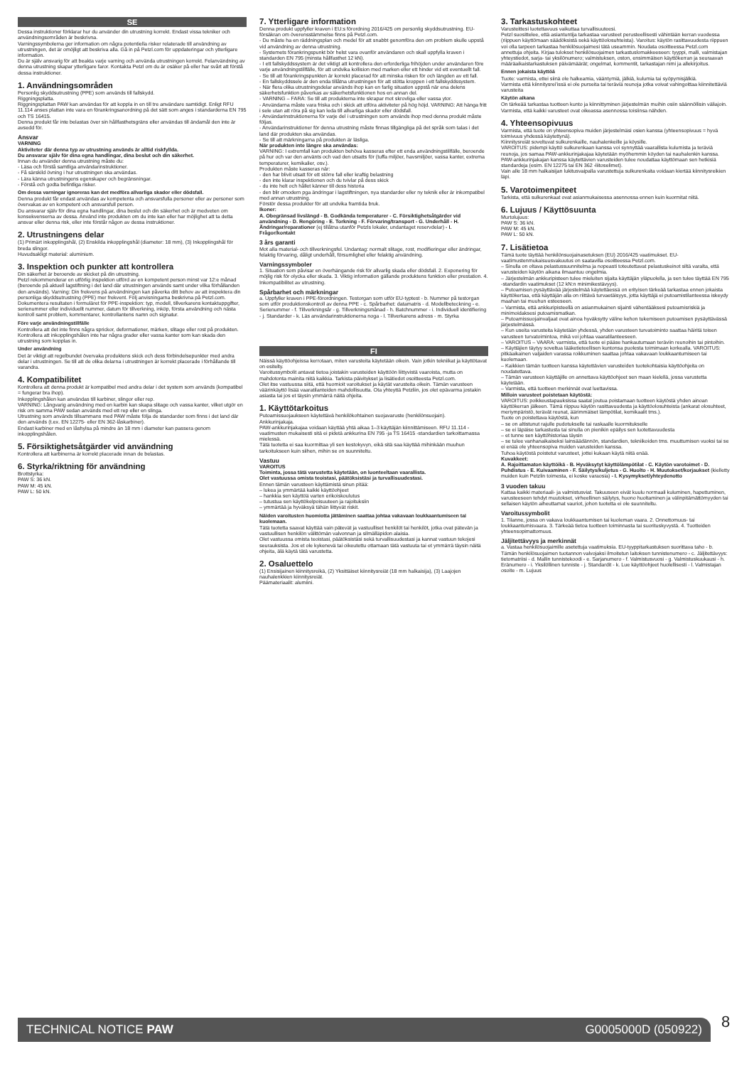SE
Dessa instruktioner förklarar hur du använder din utrustning korrekt. Endast vissa tekniker och användningsområden är beskrivna.
Varningssymbolerna ger information om några potentiella risker relaterade till användning av utrustningen, det är omöjligt att beskriva alla. Gå in på Petzl.com för uppdateringar och ytterligare information.
Du är själv ansvarig för att beakta varje varning och använda utrustningen korrekt. Felanvändning av denna utrustning skapar ytterligare faror. Kontakta Petzl om du är osäker på eller har svårt att förstå dessa instruktioner.
1. Användningsområden
Personlig skyddsutrustning (PPE) som används till fallskydd.
Riggningsplatta.
Riggningsplattan PAW kan användas för att koppla in en till tre användare samtidigt. Enligt RFU 11.114 anses plattan inte vara en förankringsanordning på det sätt som anges i standarderna EN 795 och TS 16415.
Denna produkt får inte belastas över sin hållfasthetsgräns eller användas till ändamål den inte är avsedd för.
Ansvar
VARNING
Aktiviteter där denna typ av utrustning används är alltid riskfyllda.
Du ansvarar själv för dina egna handlingar, dina beslut och din säkerhet.
Innan du använder denna utrustning måste du:
- Läsa och förstå samtliga användarinstruktioner.
- Få särskild övning i hur utrustningen ska användas.
- Lära känna utrustningens egenskaper och begränsningar.
- Förstå och godta befintliga risker.
Om dessa varningar ignoreras kan det medföra allvarliga skador eller dödsfall.
Denna produkt får endast användas av kompetenta och ansvarsfulla personer eller av personer som övervakas av en kompetent och ansvarsfull person.
Du ansvarar själv för dina egna handlingar, dina beslut och din säkerhet och är medveten om konsekvenserna av dessa. Använd inte produkten om du inte kan eller har möjlighet att ta detta ansvar eller denna risk, eller inte förstår någon av dessa instruktioner.
2. Utrustningens delar
(1) Primärt inkopplingshål, (2) Enskilda inkopplingshål (diameter: 18 mm), (3) Inkopplingshål för breda slingor.
Huvudsakligt material: aluminium.
3. Inspektion och punkter att kontrollera
Din säkerhet är beroende av skicket på din utrustning.
Petzl rekommenderar en utförlig inspektion utförd av en kompetent person minst var 12:e månad (beroende på aktuell lagstiftning i det land där utrustningen används samt under vilka förhållanden den används). Varning: Din frekvens på användningen kan påverka ditt behov av att inspektera din personliga skyddsutrustning (PPE) mer frekvent. Följ anvisningarna beskrivna på Petzl.com. Dokumentera resultaten i formuläret för PPE-inspektion: typ, modell, tillverkarens kontaktuppgifter, serienummer eller individuellt nummer, datum för tillverkning, inköp, första användning och nästa kontroll samt problem, kommentarer, kontrollantens namn och signatur.
Före varje användningstillfälle
Kontrollera att det inte finns några sprickor, deformationer, märken, slitage eller rost på produkten.
Kontrollera att inkopplingshålen inte har några grader eller vassa kanter som kan skada den utrustning som kopplas in.
Under användning
Det är viktigt att regelbundet övervaka produktens skick och dess förbindelsepunkter med andra delar i utrustningen. Se till att de olika delarna i utrustningen är korrekt placerade i förhållande till varandra.
4. Kompatibilitet
Kontrollera att denna produkt är kompatibel med andra delar i det system som används (kompatibel = fungerar bra ihop).
Inkopplingshålen kan användas till karbiner, slingor eller rep.
VARNING: Långvarig användning med en karbin kan skapa slitage och vassa kanter, vilket utgör en risk om samma PAW sedan används med ett rep eller en slinga.
Utrustning som används tillsammans med PAW måste följa de standarder som finns i det land där den används (t.ex. EN 12275- eller EN 362-låskarbiner).
Endast karbiner med en låshylsa på mindre än 18 mm i diameter kan passera genom inkopplingshålen.
5. Försiktighetsåtgärder vid användning
Kontrollera att karbinerna är korrekt placerade innan de belastas.
6. Styrka/riktning för användning
Brottstyrka:
PAW S: 36 kN.
PAW M: 45 kN.
PAW L: 50 kN.
7. Ytterligare information
Denna produkt uppfyller kraven i EU:s förordning 2016/425 om personlig skyddsutrustning. EU-försäkran om överensstämmelse finns på Petzl.com.
- Du måste ha en räddningsplan och medel för att snabbt genomföra den om problem skulle uppstå vid användning av denna utrustning.
- Systemets förankringspunkt bör helst vara ovanför användaren och skall uppfylla kraven i standarden EN 795 (minsta hållfasthet 12 kN).
- I ett fallskyddssystem är det viktigt att kontrollera den erforderliga frihöjden under användaren före varje användningstillfälle, för att undvika kollision med marken eller ett hinder vid ett eventuellt fall.
- Se till att förankringspunkten är korrekt placerad för att minska risken för och längden av ett fall.
- En fallskyddssele är den enda tillåtna utrustningen för att stötta kroppen i ett fallskyddssystem.
- När flera olika utrustningsdelar används ihop kan en farlig situation uppstå när ena delens säkerhetsfunktion påverkas av säkerhetsfunktionen hos en annan del.
- VARNING – FARA: Se till att produkterna inte skrapar mot skrovliga eller vassa ytor.
- Användarna måste vara friska och i skick att utföra aktiviteter på hög höjd. VARNING: Att hänga fritt i sele utan att röra på sig kan leda till allvarliga skador eller dödsfall.
- Användarinstruktionerna för varje del i utrustningen som används ihop med denna produkt måste följas.
- Användarinstruktioner för denna utrustning måste finnas tillgängliga på det språk som talas i det land där produkten ska användas.
- Se till att märkningarna på produkten är läsliga.
När produkten inte längre ska användas:
VARNING: I extremfall kan produkten behöva kasseras efter ett enda användningstillfälle, beroende på hur och var den använts och vad den utsatts för (tuffa miljöer, havsmiljöer, vassa kanter, extrema temperaturer, kemikalier, osv.).
Produkten måste kasseras när:
- den har blivit utsatt för ett större fall eller kraftig belastning
- den inte klarar inspektionen och du tvivlar på dess skick
- du inte helt och hållet känner till dess historia
- den blir omodern pga ändringar i lagstiftningen, nya standarder eller ny teknik eller är inkompatibel med annan utrustning.
Förstör dessa produkter för att undvika framtida bruk.
Ikoner:
A. Obegränsad livslängd - B. Godkända temperaturer - C. Försiktighetsåtgärder vid användning - D. Rengöring - E. Torkning - F. Förvaring/transport - G. Underhåll - H. Ändringar/reparationer (ej tillåtna utanför Petzls lokaler, undantaget reservdelar) - I. Frågor/kontakt
3 års garanti
Mot alla material- och tillverkningsfel. Undantag: normalt slitage, rost, modifieringar eller ändringar, felaktig förvaring, dåligt underhåll, försumlighet eller felaktig användning.
Varningssymboler
1. Situation som påvisar en överhängande risk för allvarlig skada eller dödsfall. 2. Exponering för möjlig risk för olycka eller skada. 3. Viktig information gällande produktens funktion eller prestation. 4. Inkompatibilitet av utrustning.
Spårbarhet och märkningar
a. Uppfyller kraven i PPE-förordningen. Testorgan som utför EU-typtest - b. Nummer på testorgan som utför produktionskontroll av denna PPE - c. Spårbarhet: datamatris - d. Modellbeteckning - e. Serienummer - f. Tillverkningsår - g. Tillverkningsmånad - h. Batchnummer - i. Individuell identifiering - j. Standarder - k. Läs användarinstruktionerna noga - l. Tillverkarens adress - m. Styrka
FI
Näissä käyttöohjeissa kerrotaan, miten varusteita käytetään oikein. Vain jotkin tekniikat ja käyttötavat on esitelty.
Varoitussymbolit antavat tietoa joistakin varusteiden käyttöön liittyvistä vaaroista, mutta on mahdotonta mainita niitä kaikkia. Tarkista päivitykset ja lisätiedot osoitteesta Petzl.com.
Olet itse vastuussa siitä, että huomioit varoitukset ja käytät varusteita oikein. Tämän varusteen väärinkäyttö lisää vaaratilanteiden mahdollisuutta. Ota yhteyttä Petzliin, jos olet epävarma jostakin asiasta tai jos et täysin ymmärrä näitä ohjeita.
1. Käyttötarkoitus
Putoamissuojaukseen käytettävä henkilökohtainen suojavaruste (henkilönsuojain).
Ankkurinjakaja.
PAW-ankkurinjakajaa voidaan käyttää yhtä aikaa 1–3 käyttäjän kiinnittämiseen. RFU 11.114 -vaatimusten mukaisesti sitä ei pidetä ankkurina EN 795 -ja TS 16415 -standardien tarkoittamassa mielessä.
Tätä tuotetta ei saa kuormittaa yli sen kestokyvyn, eikä sitä saa käyttää mihinkään muuhun tarkoitukseen kuin siihen, mihin se on suunniteltu.
Vastuu
VAROITUS
Toiminta, jossa tätä varustetta käytetään, on luonteeltaan vaarallista.
Olet vastuussa omista teoistasi, päätöksistäsi ja turvallisuudestasi.
Ennen tämän varusteen käyttämistä sinun pitää:
– lukea ja ymmärtää kaikki käyttöohjeet
– hankkia sen käyttöä varten erikoiskoulutus
– tutustua sen käyttökelpoisuuteen ja rajoituksiin
– ymmärtää ja hyväksyä tähän liittyvät riskit.
Näiden varoitusten huomiotta jättäminen saattaa johtaa vakavaan loukkaantumiseen tai kuolemaan.
Tätä tuotetta saavat käyttää vain pätevät ja vastuulliset henkilöt tai henkilöt, jotka ovat pätevän ja vastuullisen henkilön välittömän valvonnan ja silmälläpidon alaisia.
Olet vastuussa omista teoistasi, päätöksistäsi sekä turvallisuudestasi ja kannat vastuun tekojesi seurauksista. Jos et ole kykenevä tai oikeutettu ottamaan tätä vastuuta tai et ymmärrä täysin näitä ohjeita, älä käytä tätä varustetta.
2. Osaluettelo
(1) Ensisijainen kiinnitysreikä, (2) Yksittäiset kiinnitysreiät (18 mm halkaisija), (3) Laajojen nauhalenkkien kiinnitysreiät.
Päämateriaalit: alumiini.
3. Tarkastuskohteet
Varusteittesi luotettavuus vaikuttaa turvallisuuteesi.
Petzl suosittelee, että asiantuntija tarkastaa varusteet perusteellisesti vähintään kerran vuodessa (riippuen käyttömaan säädöksistä sekä käyttöolosuhteista). Varoitus: käytön rasittavuudesta riippuen voi olla tarpeen tarkastaa henkilösuojaimesi tätä useammin. Noudata osoitteessa Petzl.com annettuja ohjeita. Kirjaa tulokset henkilösuojaimen tarkastuslomakkeeseen: tyyppi, malli, valmistajan yhteystiedot, sarja- tai yksilönumero; valmistuksen, oston, ensimmäisen käyttökerran ja seuraavan määräaikaistarkastuksen päivämäärät; ongelmat, kommentit, tarkastajan nimi ja allekirjoitus.
Ennen jokaista käyttöä
Tuote: varmista, ettei siinä ole halkeamia, vääntymiä, jälkiä, kulumia tai syöpymisjälkiä.
Varmista että kiinnitysrei'issä ei ole purseita tai teräviä reunoja jotka voivat vahingoittaa kiinnitettäviä varusteita
Käytön aikana
On tärkeää tarkastaa tuotteen kunto ja kiinnittyminen järjestelmän muihin osiin säännöllisin väliajoin. Varmista, että kaikki varusteet ovat oikeassa asennossa toisiinsa nähden.
4. Yhteensopivuus
Varmista, että tuote on yhteensopiva muiden järjestelmäsi osien kanssa (yhteensopivuus = hyvä toimivuus yhdessä käytettynä).
Kiinnitysreiät soveltuvat sulkurenkaille, nauhalenkeille ja köysille.
VAROITUS: pidempi käyttö sulkurenkaan kanssa voi synnyttää vaarallista kulumista ja teräviä reunoja, jos samaa PAW-ankkurinjakajaa käytetään myöhemmin köyden tai nauhalenkin kanssa.
PAW-ankkurinjakajan kanssa käytettävien varusteiden tulee noudattaa käyttömaan sen hetkisiä standardeja (esim. EN 12275 tai EN 362 -liitoselimet).
Vain alle 18 mm halkaisijan lukitusvaipalla varustettuja sulkurenkaita voidaan kiertää kiinnitysreikien läpi.
5. Varotoimenpiteet
Tarkista, että sulkurenkaat ovat asianmukaisessa asennossa ennen kuin kuormitat niitä.
6. Lujuus / Käyttösuunta
Murtolujuus:
PAW S: 36 kN.
PAW M: 45 kN.
PAW L: 50 kN.
7. Lisätietoa
Tämä tuote täyttää henkilönsuojainasetuksen (EU) 2016/425 vaatimukset. EU-vaatimustenmukaisuusvakuutus on saatavilla osoitteessa Petzl.com.
– Sinulla on oltava pelastussuunnitelma ja nopeasti toteutettavat pelastuskeinot siltä varalta, että varusteiden käytön aikana ilmaantuu ongelmia.
– Järjestelmän ankkuripisteen tulee mieluiten sijaita käyttäjän yläpuolella, ja sen tulee täyttää EN 795 -standardin vaatimukset (12 kN:n minimikestävyys).
– Putoamisen pysäyttävää järjestelmää käytettäessä on erityisen tärkeää tarkastaa ennen jokaista käyttökertaa, että käyttäjän alla on riittävä turvaetäisyys, jotta käyttäjä ei putoamistilanteessa iskeydy maahan tai muuhun esteeseen.
– Varmista, että ankkuripisteellä on asianmukainen sijainti vähentääksesi putoamisriskiä ja minimoidaksesi putoamismatkan.
– Putoamissuojainvaljaat ovat ainoa hyväksytty väline kehon tukemiseen putoamisen pysäyttävässä järjestelmässä.
– Kun useita varusteita käytetään yhdessä, yhden varusteen turvatoiminto saattaa häiritä toisen varusteen turvatoimintoa, mikä voi johtaa vaaratilanteeseen.
– VAROITUS – VAARA: varmista, että tuote ei pääse hankautumaan teräviin reunoihin tai pintoihin.
– Käyttäjien täytyy soveltua lääketieteellisen kuntonsa puolesta toimimaan korkealla. VAROITUS: pitkäaikainen valjaiden varassa roikkuminen saattaa johtaa vakavaan loukkaantumiseen tai kuolemaan.
– Kaikkien tämän tuotteen kanssa käytettävien varusteiden tuotekohtaisia käyttöohjeita on noudatettava.
– Tämän varusteen käyttäjille on annettava käyttöohjeet sen maan kielellä, jossa varustetta käytetään.
– Varmista, että tuotteen merkinnät ovat luettavissa.
Milloin varusteet poistetaan käytöstä:
VAROITUS: poikkeustapauksissa saatat joutua poistamaan tuotteen käytöstä yhden ainoan käyttökerran jälkeen. Tämä riippuu käytön rasittavuudesta ja käyttöolosuhteista (ankarat olosuhteet, meriympäristö, terävät reunat, äärimmäiset lämpötilat, kemikaalit tms.).
Tuote on poistettava käytöstä, kun
– se on altistunut rajulle pudotukselle tai raskaalle kuormitukselle
– se ei läpäise tarkastusta tai sinulla on pienikin epäilys sen luotettavuudesta
– et tunne sen käyttöhistoriaa täysin
– se tulee vanhanaikaiseksi lainsäädännön, standardien, tekniikoiden tms. muuttumisen vuoksi tai se ei enää ole yhteensopiva muiden varusteiden kanssa.
Tuhoa käytöstä poistetut varusteet, jottei kukaan käytä niitä enää.
Kuvakkeet:
A. Rajoittamaton käyttöikä - B. Hyväksytyt käyttölämpötilat - C. Käytön varotoimet - D. Puhdistus - E. Kuivaaminen - F. Säilytys/kuljetus - G. Huolto - H. Muutokset/korjaukset (kielletty muiden kuin Petzlin toimesta, ei koske varaosia) - I. Kysymykset/yhteydenotto
3 vuoden takuu
Kattaa kaikki materiaali- ja valmistusviat. Takuuseen eivät kuulu normaali kuluminen, hapettuminen, varusteeseen tehdyt muutokset, virheellinen säilytys, huono huoltaminen ja välinpitämättömyyden tai sellaisen käytön aiheuttamat vauriot, johon tuotetta ei ole suunniteltu.
Varoitussymbolit
1. Tilanne, jossa on vakava loukkaantumisen tai kuoleman vaara. 2. Onnettomuus- tai loukkaantumisvaara. 3. Tärkeää tietoa tuotteen toiminnasta tai suorituskyvystä. 4. Tuotteiden yhteensopimattomuus.
Jäljitettävyys ja merkinnät
a. Vastaa henkilösuojaimille asetettuja vaatimuksia. EU-tyyppitarkastuksen suorittava taho - b. Tämän henkilösuojaimen tuotannon valvojaksi ilmoitetun laitoksen tunnistenumero - c. Jäljitettävyys: tietomatriisi - d. Mallin tunnistekoodi - e. Sarjanumero - f. Valmistusvuosi - g. Valmistuskuukausi - h. Eränumero - i. Yksilöllinen tunniste - j. Standardit - k. Lue käyttöohjeet huolellisesti - l. Valmistajan osoite - m. Lujuus
TECHNICAL NOTICE PAW G0005000D (050922) 8